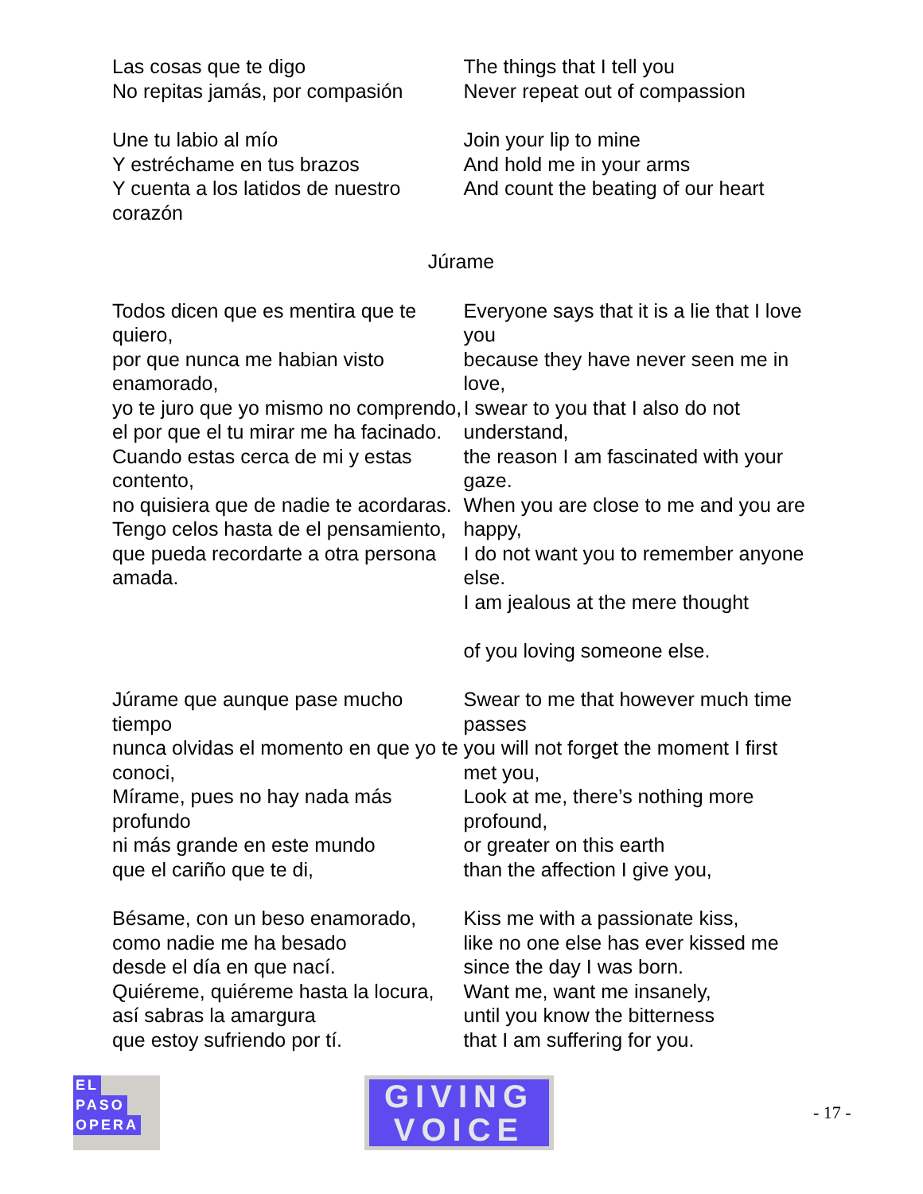Las cosas que te digo
No repitas jamás, por compasión
The things that I tell you
Never repeat out of compassion
Une tu labio al mío
Y estréchame en tus brazos
Y cuenta a los latidos de nuestro corazón
Join your lip to mine
And hold me in your arms
And count the beating of our heart
Júrame
Todos dicen que es mentira que te quiero,
por que nunca me habian visto enamorado,
yo te juro que yo mismo no comprendo,
el por que el tu mirar me ha facinado.
Cuando estas cerca de mi y estas contento,
no quisiera que de nadie te acordaras.
Tengo celos hasta de el pensamiento,
que pueda recordarte a otra persona amada.
Everyone says that it is a lie that I love you
because they have never seen me in love,
I swear to you that I also do not understand,
the reason I am fascinated with your gaze.
When you are close to me and you are happy,
I do not want you to remember anyone else.
I am jealous at the mere thought
of you loving someone else.
Júrame que aunque pase mucho tiempo
nunca olvidas el momento en que yo te conoci,
Mírame, pues no hay nada más profundo
ni más grande en este mundo
que el cariño que te di,
Swear to me that however much time passes
you will not forget the moment I first met you,
Look at me, there’s nothing more profound,
or greater on this earth
than the affection I give you,
Bésame, con un beso enamorado,
como nadie me ha besado
desde el día en que nací.
Quiéreme, quiéreme hasta la locura,
así sabras la amargura
que estoy sufriendo por tí.
Kiss me with a passionate kiss,
like no one else has ever kissed me
since the day I was born.
Want me, want me insanely,
until you know the bitterness
that I am suffering for you.
EL
PASO
OPERA
GIVING
VOICE
- 17 -